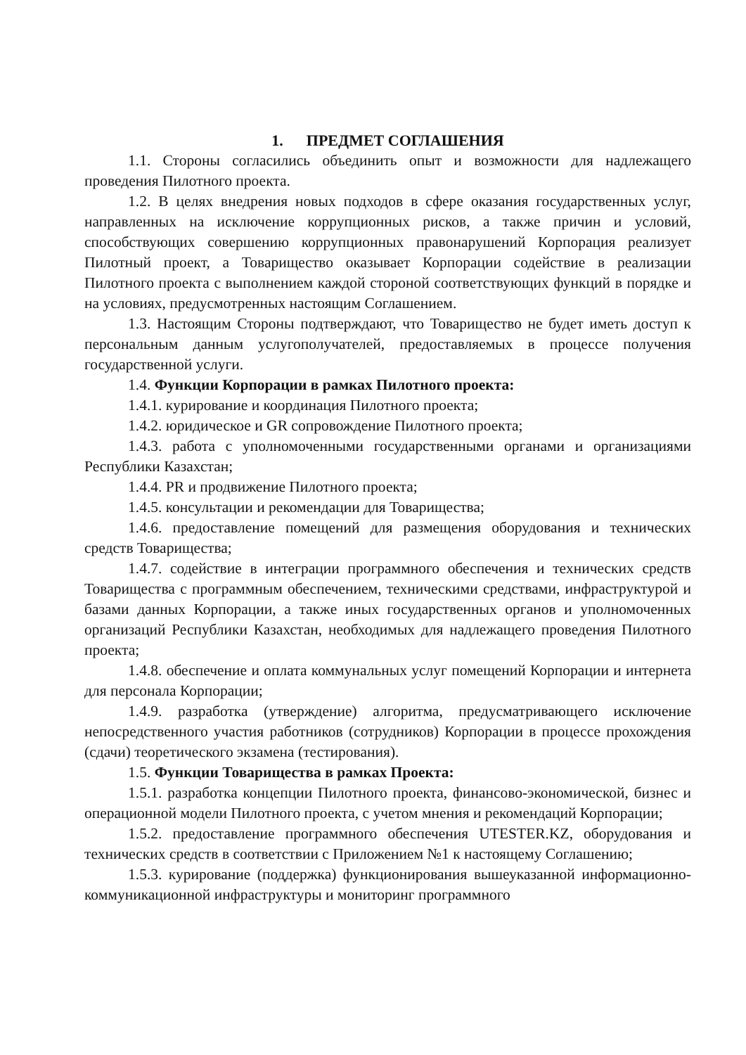1. ПРЕДМЕТ СОГЛАШЕНИЯ
1.1. Стороны согласились объединить опыт и возможности для надлежащего проведения Пилотного проекта.
1.2. В целях внедрения новых подходов в сфере оказания государственных услуг, направленных на исключение коррупционных рисков, а также причин и условий, способствующих совершению коррупционных правонарушений Корпорация реализует Пилотный проект, а Товарищество оказывает Корпорации содействие в реализации Пилотного проекта с выполнением каждой стороной соответствующих функций в порядке и на условиях, предусмотренных настоящим Соглашением.
1.3. Настоящим Стороны подтверждают, что Товарищество не будет иметь доступ к персональным данным услугополучателей, предоставляемых в процессе получения государственной услуги.
1.4. Функции Корпорации в рамках Пилотного проекта:
1.4.1. курирование и координация Пилотного проекта;
1.4.2. юридическое и GR сопровождение Пилотного проекта;
1.4.3. работа с уполномоченными государственными органами и организациями Республики Казахстан;
1.4.4. PR и продвижение Пилотного проекта;
1.4.5. консультации и рекомендации для Товарищества;
1.4.6. предоставление помещений для размещения оборудования и технических средств Товарищества;
1.4.7. содействие в интеграции программного обеспечения и технических средств Товарищества с программным обеспечением, техническими средствами, инфраструктурой и базами данных Корпорации, а также иных государственных органов и уполномоченных организаций Республики Казахстан, необходимых для надлежащего проведения Пилотного проекта;
1.4.8. обеспечение и оплата коммунальных услуг помещений Корпорации и интернета для персонала Корпорации;
1.4.9. разработка (утверждение) алгоритма, предусматривающего исключение непосредственного участия работников (сотрудников) Корпорации в процессе прохождения (сдачи) теоретического экзамена (тестирования).
1.5. Функции Товарищества в рамках Проекта:
1.5.1. разработка концепции Пилотного проекта, финансово-экономической, бизнес и операционной модели Пилотного проекта, с учетом мнения и рекомендаций Корпорации;
1.5.2. предоставление программного обеспечения UTESTER.KZ, оборудования и технических средств в соответствии с Приложением №1 к настоящему Соглашению;
1.5.3. курирование (поддержка) функционирования вышеуказанной информационно-коммуникационной инфраструктуры и мониторинг программного